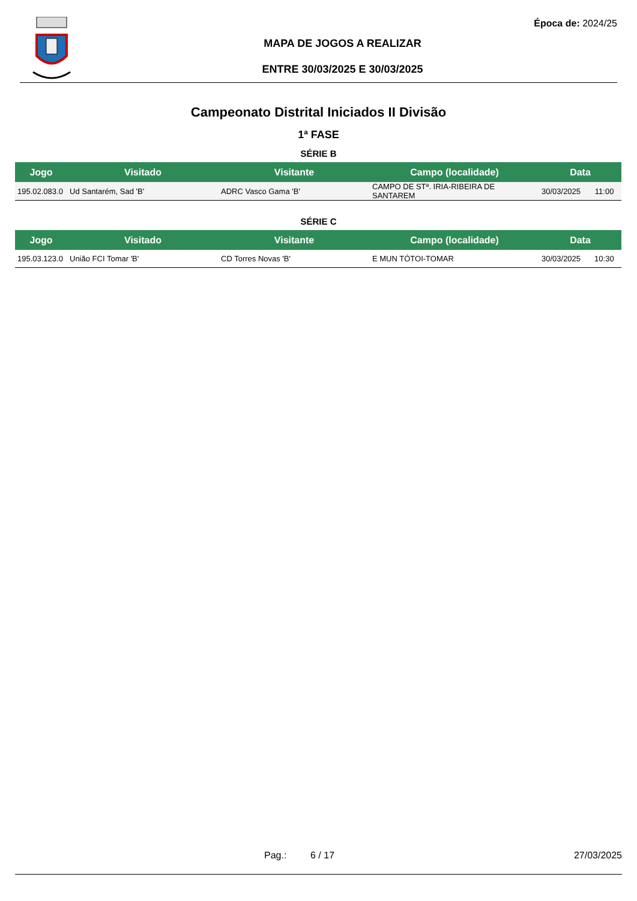Época de: 2024/25
MAPA DE JOGOS A REALIZAR
ENTRE 30/03/2025 E 30/03/2025
Campeonato Distrital Iniciados II Divisão
1ª FASE
SÉRIE B
| Jogo | Visitado | Visitante | Campo (localidade) | Data | |
| --- | --- | --- | --- | --- | --- |
| 195.02.083.0 | Ud Santarém, Sad 'B' | ADRC Vasco Gama 'B' | CAMPO DE STª. IRIA-RIBEIRA DE SANTAREM | 30/03/2025 | 11:00 |
SÉRIE C
| Jogo | Visitado | Visitante | Campo (localidade) | Data | |
| --- | --- | --- | --- | --- | --- |
| 195.03.123.0 | União FCI Tomar 'B' | CD Torres Novas 'B' | E MUN TÓTOI-TOMAR | 30/03/2025 | 10:30 |
Pag.: 6 / 17 27/03/2025